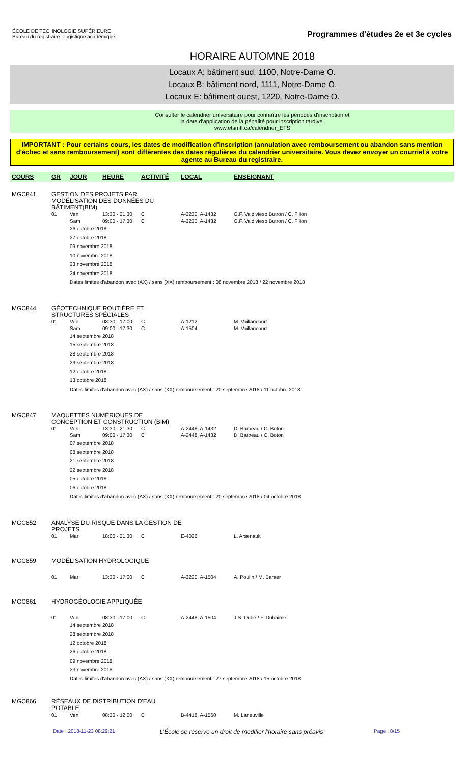ÉCOLE DE TECHNOLOGIE SUPÉRIEURE
Bureau du registraire - logistique académique
Programmes d'études 2e et 3e cycles
HORAIRE AUTOMNE 2018
Locaux A: bâtiment sud, 1100, Notre-Dame O.
Locaux B: bâtiment nord, 1111, Notre-Dame O.
Locaux E: bâtiment ouest, 1220, Notre-Dame O.
Consulter le calendrier universitaire pour connaître les périodes d'inscription et
la date d'application de la pénalité pour inscription tardive.
www.etsmtl.ca/calendrier_ETS
IMPORTANT : Pour certains cours, les dates de modification d'inscription (annulation avec remboursement ou abandon sans mention d'échec et sans remboursement) sont différentes des dates régulières du calendrier universitaire. Vous devez envoyer un courriel à votre agente au Bureau du registraire.
| COURS | GR | JOUR | HEURE | ACTIVITÉ | LOCAL | ENSEIGNANT |
| --- | --- | --- | --- | --- | --- | --- |
| MGC841 | GESTION DES PROJETS PAR MODÉLISATION DES DONNÉES DU BÂTIMENT(BIM) | | | | | |
| | 01 | Ven | 13:30 - 21:30 | C | A-3230, A-1432 | G.F. Valdivieso Butron / C. Filion |
| | | Sam | 09:00 - 17:30 | C | A-3230, A-1432 | G.F. Valdivieso Butron / C. Filion |
| | | 26 octobre 2018 27 octobre 2018 09 novembre 2018 10 novembre 2018 23 novembre 2018 24 novembre 2018 Dates limites d'abandon avec (AX) / sans (XX) remboursement : 08 novembre 2018 / 22 novembre 2018 | | | | |
| MGC844 | GÉOTECHNIQUE ROUTIÈRE ET STRUCTURES SPÉCIALES | | | | | |
| | 01 | Ven | 08:30 - 17:00 | C | A-1212 | M. Vaillancourt |
| | | Sam | 09:00 - 17:30 | C | A-1504 | M. Vaillancourt |
| | | 14 septembre 2018 15 septembre 2018 28 septembre 2018 29 septembre 2018 12 octobre 2018 13 octobre 2018 Dates limites d'abandon avec (AX) / sans (XX) remboursement : 20 septembre 2018 / 11 octobre 2018 | | | | |
| MGC847 | MAQUETTES NUMÉRIQUES DE CONCEPTION ET CONSTRUCTION (BIM) | | | | | |
| | 01 | Ven | 13:30 - 21:30 | C | A-2448, A-1432 | D. Barbeau / C. Boton |
| | | Sam | 09:00 - 17:30 | C | A-2448, A-1432 | D. Barbeau / C. Boton |
| | | 07 septembre 2018 08 septembre 2018 21 septembre 2018 22 septembre 2018 05 octobre 2018 06 octobre 2018 Dates limites d'abandon avec (AX) / sans (XX) remboursement : 20 septembre 2018 / 04 octobre 2018 | | | | |
| MGC852 | ANALYSE DU RISQUE DANS LA GESTION DE PROJETS | | | | | |
| | 01 | Mar | 18:00 - 21:30 | C | E-4026 | L. Arsenault |
| MGC859 | MODÉLISATION HYDROLOGIQUE | | | | | |
| | 01 | Mar | 13:30 - 17:00 | C | A-3220, A-1504 | A. Poulin / M. Baraer |
| MGC861 | HYDROGÉOLOGIE APPLIQUÉE | | | | | |
| | 01 | Ven | 08:30 - 17:00 | C | A-2448, A-1504 | J.S. Dubé / F. Duhaime |
| | | 14 septembre 2018 28 septembre 2018 12 octobre 2018 26 octobre 2018 09 novembre 2018 23 novembre 2018 Dates limites d'abandon avec (AX) / sans (XX) remboursement : 27 septembre 2018 / 15 octobre 2018 | | | | |
| MGC866 | RÉSEAUX DE DISTRIBUTION D'EAU POTABLE | | | | | |
| | 01 | Ven | 08:30 - 12:00 | C | B-4418, A-1560 | M. Laneuville |
Date : 2018-11-23 08:29:21
L’École se réserve un droit de modifier l’horaire sans préavis
Page : 8/15